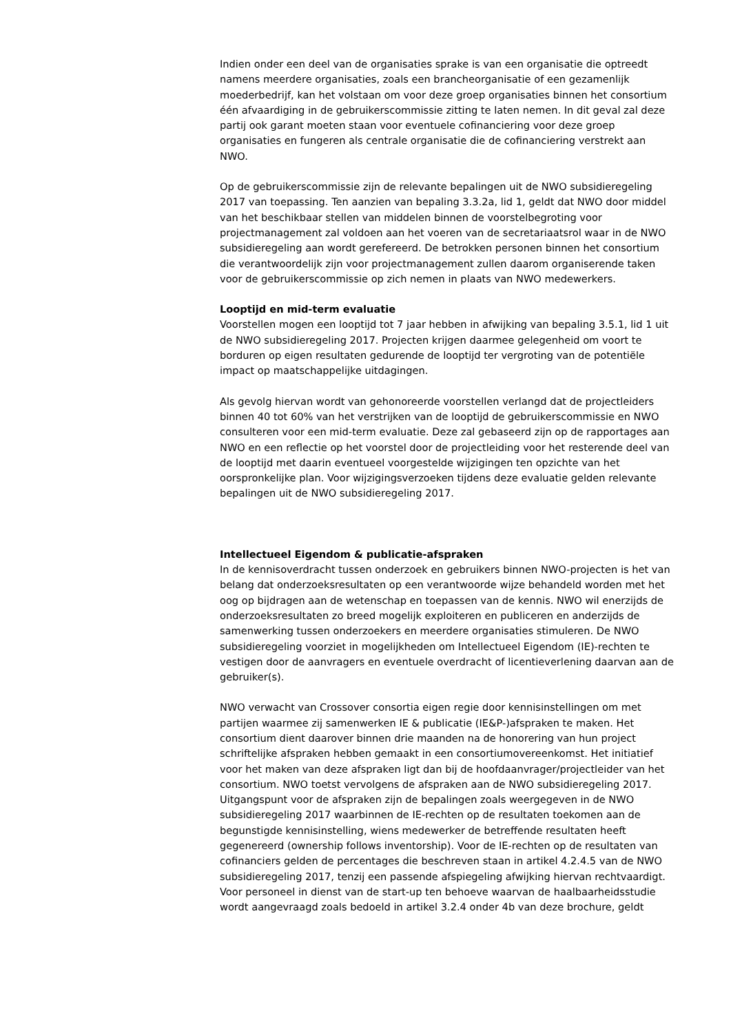Indien onder een deel van de organisaties sprake is van een organisatie die optreedt namens meerdere organisaties, zoals een brancheorganisatie of een gezamenlijk moederbedrijf, kan het volstaan om voor deze groep organisaties binnen het consortium één afvaardiging in de gebruikerscommissie zitting te laten nemen. In dit geval zal deze partij ook garant moeten staan voor eventuele cofinanciering voor deze groep organisaties en fungeren als centrale organisatie die de cofinanciering verstrekt aan NWO.
Op de gebruikerscommissie zijn de relevante bepalingen uit de NWO subsidieregeling 2017 van toepassing. Ten aanzien van bepaling 3.3.2a, lid 1, geldt dat NWO door middel van het beschikbaar stellen van middelen binnen de voorstelbegroting voor projectmanagement zal voldoen aan het voeren van de secretariaatsrol waar in de NWO subsidieregeling aan wordt gerefereerd. De betrokken personen binnen het consortium die verantwoordelijk zijn voor projectmanagement zullen daarom organiserende taken voor de gebruikerscommissie op zich nemen in plaats van NWO medewerkers.
Looptijd en mid-term evaluatie
Voorstellen mogen een looptijd tot 7 jaar hebben in afwijking van bepaling 3.5.1, lid 1 uit de NWO subsidieregeling 2017. Projecten krijgen daarmee gelegenheid om voort te borduren op eigen resultaten gedurende de looptijd ter vergroting van de potentiële impact op maatschappelijke uitdagingen.
Als gevolg hiervan wordt van gehonoreerde voorstellen verlangd dat de projectleiders binnen 40 tot 60% van het verstrijken van de looptijd de gebruikerscommissie en NWO consulteren voor een mid-term evaluatie. Deze zal gebaseerd zijn op de rapportages aan NWO en een reflectie op het voorstel door de projectleiding voor het resterende deel van de looptijd met daarin eventueel voorgestelde wijzigingen ten opzichte van het oorspronkelijke plan. Voor wijzigingsverzoeken tijdens deze evaluatie gelden relevante bepalingen uit de NWO subsidieregeling 2017.
Intellectueel Eigendom & publicatie-afspraken
In de kennisoverdracht tussen onderzoek en gebruikers binnen NWO-projecten is het van belang dat onderzoeksresultaten op een verantwoorde wijze behandeld worden met het oog op bijdragen aan de wetenschap en toepassen van de kennis. NWO wil enerzijds de onderzoeksresultaten zo breed mogelijk exploiteren en publiceren en anderzijds de samenwerking tussen onderzoekers en meerdere organisaties stimuleren. De NWO subsidieregeling voorziet in mogelijkheden om Intellectueel Eigendom (IE)-rechten te vestigen door de aanvragers en eventuele overdracht of licentieverlening daarvan aan de gebruiker(s).
NWO verwacht van Crossover consortia eigen regie door kennisinstellingen om met partijen waarmee zij samenwerken IE & publicatie (IE&P-)afspraken te maken. Het consortium dient daarover binnen drie maanden na de honorering van hun project schriftelijke afspraken hebben gemaakt in een consortiumovereenkomst. Het initiatief voor het maken van deze afspraken ligt dan bij de hoofdaanvrager/projectleider van het consortium. NWO toetst vervolgens de afspraken aan de NWO subsidieregeling 2017. Uitgangspunt voor de afspraken zijn de bepalingen zoals weergegeven in de NWO subsidieregeling 2017 waarbinnen de IE-rechten op de resultaten toekomen aan de begunstigde kennisinstelling, wiens medewerker de betreffende resultaten heeft gegenereerd (ownership follows inventorship). Voor de IE-rechten op de resultaten van cofinanciers gelden de percentages die beschreven staan in artikel 4.2.4.5 van de NWO subsidieregeling 2017, tenzij een passende afspiegeling afwijking hiervan rechtvaardigt. Voor personeel in dienst van de start-up ten behoeve waarvan de haalbaarheidsstudie wordt aangevraagd zoals bedoeld in artikel 3.2.4 onder 4b van deze brochure, geldt